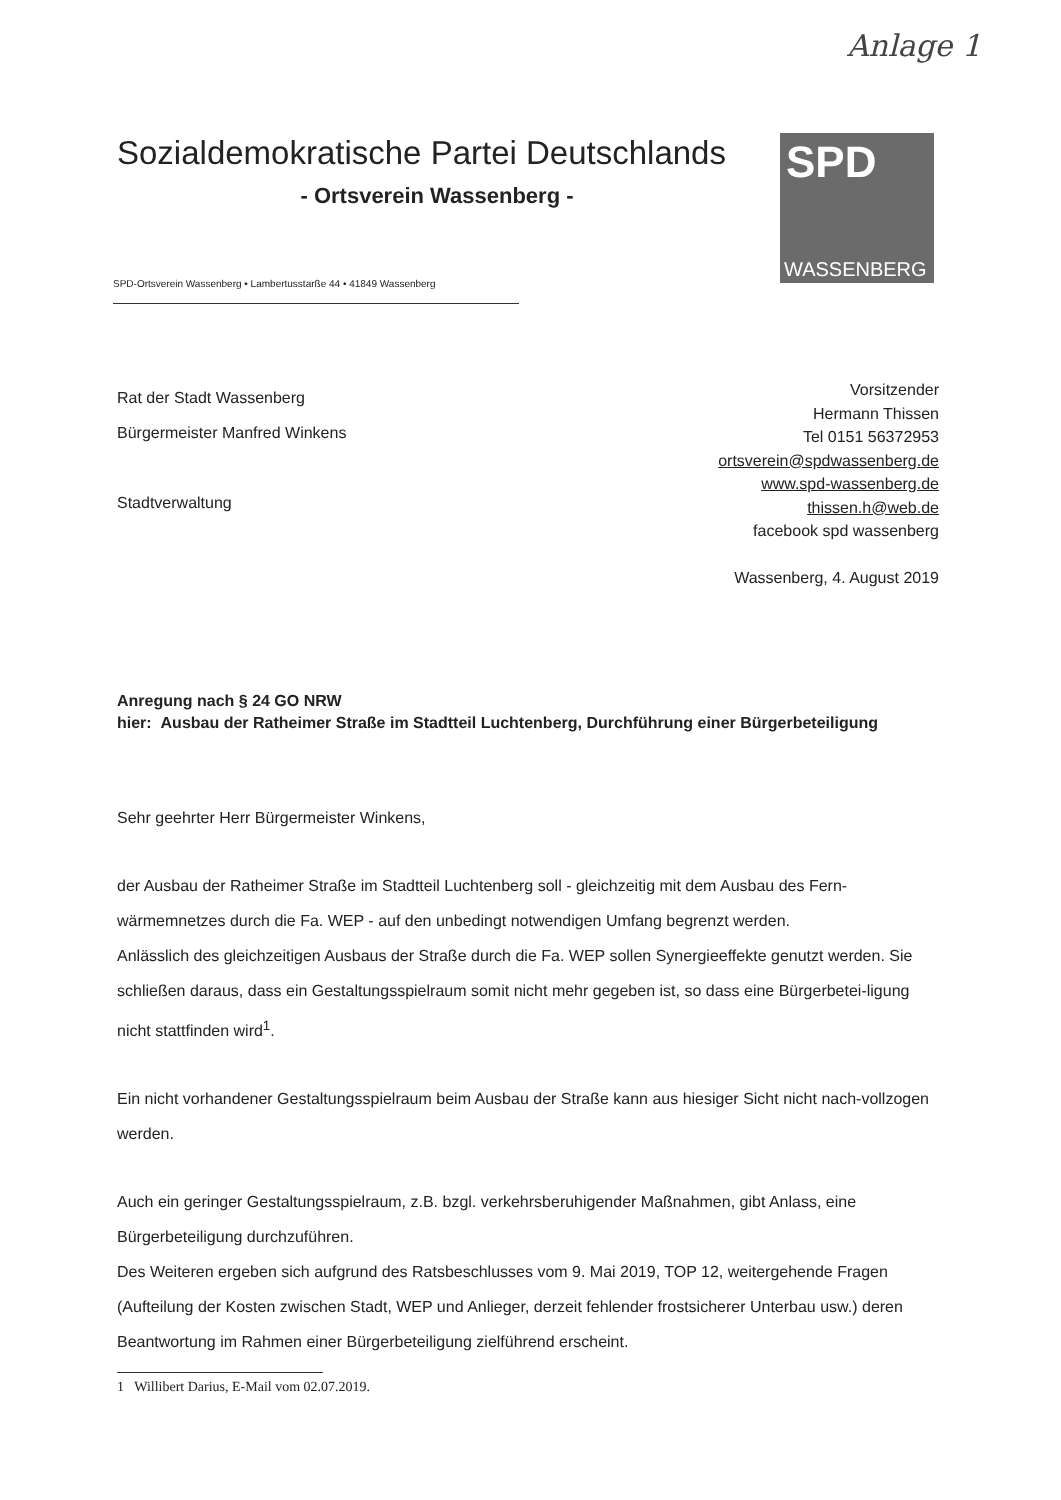Anlage 1
Sozialdemokratische Partei Deutschlands
- Ortsverein Wassenberg -
SPD
WASSENBERG
SPD-Ortsverein Wassenberg • Lambertusstarße 44 • 41849 Wassenberg
Rat der Stadt Wassenberg
Bürgermeister Manfred Winkens
Stadtverwaltung
Vorsitzender
Hermann Thissen
Tel 0151 56372953
ortsverein@spdwassenberg.de
www.spd-wassenberg.de
thissen.h@web.de
facebook spd wassenberg
Wassenberg, 4. August 2019
Anregung nach § 24 GO NRW
hier: Ausbau der Ratheimer Straße im Stadtteil Luchtenberg, Durchführung einer Bürgerbeteiligung
Sehr geehrter Herr Bürgermeister Winkens,
der Ausbau der Ratheimer Straße im Stadtteil Luchtenberg soll - gleichzeitig mit dem Ausbau des Fern-wärmemnetzes durch die Fa. WEP - auf den unbedingt notwendigen Umfang begrenzt werden.
Anlässlich des gleichzeitigen Ausbaus der Straße durch die Fa. WEP sollen Synergieeffekte genutzt werden. Sie schließen daraus, dass ein Gestaltungsspielraum somit nicht mehr gegeben ist, so dass eine Bürgerbetei-ligung nicht stattfinden wird<sup>1</sup>.
Ein nicht vorhandener Gestaltungsspielraum beim Ausbau der Straße kann aus hiesiger Sicht nicht nach-vollzogen werden.
Auch ein geringer Gestaltungsspielraum, z.B. bzgl. verkehrsberuhigender Maßnahmen, gibt Anlass, eine Bürgerbeteiligung durchzuführen.
Des Weiteren ergeben sich aufgrund des Ratsbeschlusses vom 9. Mai 2019, TOP 12, weitergehende Fragen (Aufteilung der Kosten zwischen Stadt, WEP und Anlieger, derzeit fehlender frostsicherer Unterbau usw.) deren Beantwortung im Rahmen einer Bürgerbeteiligung zielführend erscheint.
1 Willibert Darius, E-Mail vom 02.07.2019.